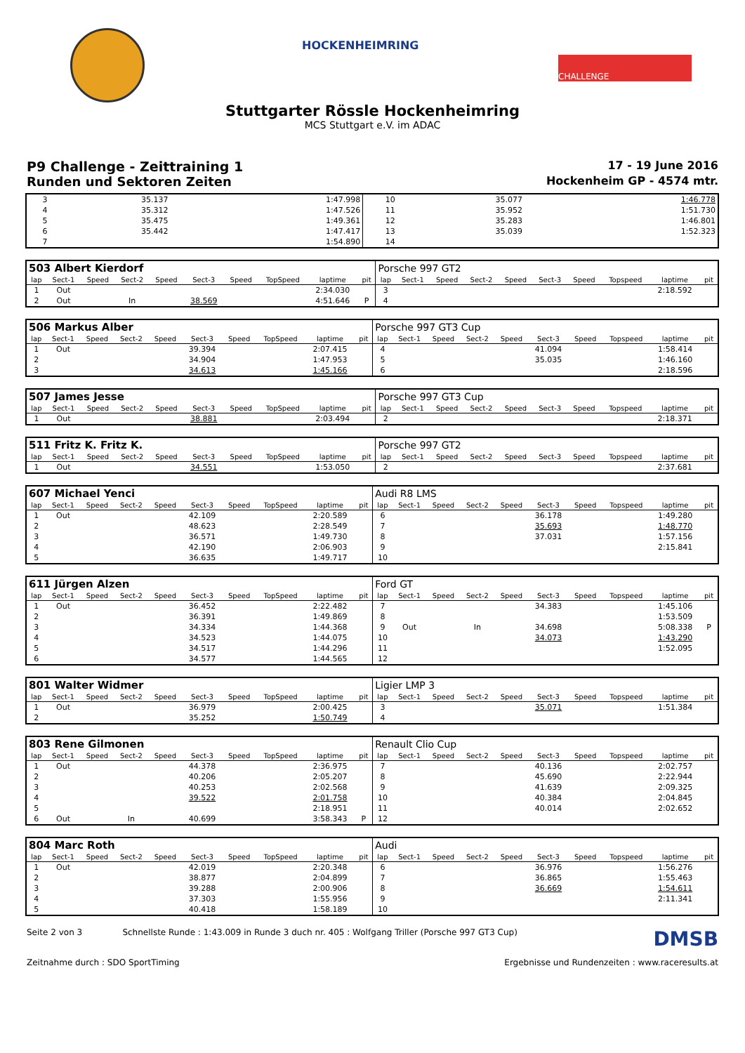HOCKENHEIMRING
CHALLENGE
Stuttgarter Rössle Hockenheimring
MCS Stuttgart e.V. im ADAC
P9 Challenge - Zeittraining 1 17 - 19 June 2016
Runden und Sektoren Zeiten Hockenheim GP - 4574 mtr.
| 3 | | | 35.137 | 1:47.998 | 10 | | | 35.077 | 1:46.778 |
| 4 | | | 35.312 | 1:47.526 | 11 | | | 35.952 | 1:51.730 |
| 5 | | | 35.475 | 1:49.361 | 12 | | | 35.283 | 1:46.801 |
| 6 | | | 35.442 | 1:47.417 | 13 | | | 35.039 | 1:52.323 |
| 7 | | | | 1:54.890 | 14 | | | | |
| 503 Albert Kierdorf | | | | | | | | | | Porsche 997 GT2 | | | | | | | | | |
| lap | Sect-1 | Speed | Sect-2 | Speed | Sect-3 | Speed | TopSpeed | laptime | pit | lap | Sect-1 | Speed | Sect-2 | Speed | Sect-3 | Speed | Topspeed | laptime | pit |
| 1 | Out | | | | | | | 2:34.030 | | 3 | | | | | | | | 2:18.592 | |
| 2 | Out | | In | | 38.569 | | | 4:51.646 | P | 4 | | | | | | | | | |
| 506 Markus Alber | | | | | | | | | | Porsche 997 GT3 Cup | | | | | | | | | |
| lap | Sect-1 | Speed | Sect-2 | Speed | Sect-3 | Speed | TopSpeed | laptime | pit | lap | Sect-1 | Speed | Sect-2 | Speed | Sect-3 | Speed | Topspeed | laptime | pit |
| 1 | Out | | | | 39.394 | | | 2:07.415 | | 4 | | | | | 41.094 | | | 1:58.414 | |
| 2 | | | | | 34.904 | | | 1:47.953 | | 5 | | | | | 35.035 | | | 1:46.160 | |
| 3 | | | | | 34.613 | | | 1:45.166 | | 6 | | | | | | | | 2:18.596 | |
| 507 James Jesse | | | | | | | | | | Porsche 997 GT3 Cup | | | | | | | | | |
| lap | Sect-1 | Speed | Sect-2 | Speed | Sect-3 | Speed | TopSpeed | laptime | pit | lap | Sect-1 | Speed | Sect-2 | Speed | Sect-3 | Speed | Topspeed | laptime | pit |
| 1 | Out | | | | 38.881 | | | 2:03.494 | | 2 | | | | | | | | 2:18.371 | |
| 511 Fritz K. Fritz K. | | | | | | | | | | Porsche 997 GT2 | | | | | | | | | |
| lap | Sect-1 | Speed | Sect-2 | Speed | Sect-3 | Speed | TopSpeed | laptime | pit | lap | Sect-1 | Speed | Sect-2 | Speed | Sect-3 | Speed | Topspeed | laptime | pit |
| 1 | Out | | | | 34.551 | | | 1:53.050 | | 2 | | | | | | | | 2:37.681 | |
| 607 Michael Yenci | | | | | | | | | | Audi R8 LMS | | | | | | | | | |
| lap | Sect-1 | Speed | Sect-2 | Speed | Sect-3 | Speed | TopSpeed | laptime | pit | lap | Sect-1 | Speed | Sect-2 | Speed | Sect-3 | Speed | Topspeed | laptime | pit |
| 1 | Out | | | | 42.109 | | | 2:20.589 | | 6 | | | | | 36.178 | | | 1:49.280 | |
| 2 | | | | | 48.623 | | | 2:28.549 | | 7 | | | | | 35.693 | | | 1:48.770 | |
| 3 | | | | | 36.571 | | | 1:49.730 | | 8 | | | | | 37.031 | | | 1:57.156 | |
| 4 | | | | | 42.190 | | | 2:06.903 | | 9 | | | | | | | | 2:15.841 | |
| 5 | | | | | 36.635 | | | 1:49.717 | | 10 | | | | | | | | | |
| 611 Jürgen Alzen | | | | | | | | | | Ford GT | | | | | | | | | |
| lap | Sect-1 | Speed | Sect-2 | Speed | Sect-3 | Speed | TopSpeed | laptime | pit | lap | Sect-1 | Speed | Sect-2 | Speed | Sect-3 | Speed | Topspeed | laptime | pit |
| 1 | Out | | | | 36.452 | | | 2:22.482 | | 7 | | | | | 34.383 | | | 1:45.106 | |
| 2 | | | | | 36.391 | | | 1:49.869 | | 8 | | | | | | | | 1:53.509 | |
| 3 | | | | | 34.334 | | | 1:44.368 | | 9 | Out | | In | | 34.698 | | | 5:08.338 | P |
| 4 | | | | | 34.523 | | | 1:44.075 | | 10 | | | | | 34.073 | | | 1:43.290 | |
| 5 | | | | | 34.517 | | | 1:44.296 | | 11 | | | | | | | | 1:52.095 | |
| 6 | | | | | 34.577 | | | 1:44.565 | | 12 | | | | | | | | | |
| 801 Walter Widmer | | | | | | | | | | Ligier LMP 3 | | | | | | | | | |
| lap | Sect-1 | Speed | Sect-2 | Speed | Sect-3 | Speed | TopSpeed | laptime | pit | lap | Sect-1 | Speed | Sect-2 | Speed | Sect-3 | Speed | Topspeed | laptime | pit |
| 1 | Out | | | | 36.979 | | | 2:00.425 | | 3 | | | | | 35.071 | | | 1:51.384 | |
| 2 | | | | | 35.252 | | | 1:50.749 | | 4 | | | | | | | | | |
| 803 Rene Gilmonen | | | | | | | | | | Renault Clio Cup | | | | | | | | | |
| lap | Sect-1 | Speed | Sect-2 | Speed | Sect-3 | Speed | TopSpeed | laptime | pit | lap | Sect-1 | Speed | Sect-2 | Speed | Sect-3 | Speed | Topspeed | laptime | pit |
| 1 | Out | | | | 44.378 | | | 2:36.975 | | 7 | | | | | 40.136 | | | 2:02.757 | |
| 2 | | | | | 40.206 | | | 2:05.207 | | 8 | | | | | 45.690 | | | 2:22.944 | |
| 3 | | | | | 40.253 | | | 2:02.568 | | 9 | | | | | 41.639 | | | 2:09.325 | |
| 4 | | | | | 39.522 | | | 2:01.758 | | 10 | | | | | 40.384 | | | 2:04.845 | |
| 5 | | | | | | | | 2:18.951 | | 11 | | | | | 40.014 | | | 2:02.652 | |
| 6 | Out | | In | | 40.699 | | | 3:58.343 | P | 12 | | | | | | | | | |
| 804 Marc Roth | | | | | | | | | | Audi | | | | | | | | | |
| lap | Sect-1 | Speed | Sect-2 | Speed | Sect-3 | Speed | TopSpeed | laptime | pit | lap | Sect-1 | Speed | Sect-2 | Speed | Sect-3 | Speed | Topspeed | laptime | pit |
| 1 | Out | | | | 42.019 | | | 2:20.348 | | 6 | | | | | 36.976 | | | 1:56.276 | |
| 2 | | | | | 38.877 | | | 2:04.899 | | 7 | | | | | 36.865 | | | 1:55.463 | |
| 3 | | | | | 39.288 | | | 2:00.906 | | 8 | | | | | 36.669 | | | 1:54.611 | |
| 4 | | | | | 37.303 | | | 1:55.956 | | 9 | | | | | | | | 2:11.341 | |
| 5 | | | | | 40.418 | | | 1:58.189 | | 10 | | | | | | | | | |
Seite 2 von 3 Schnellste Runde : 1:43.009 in Runde 3 duch nr. 405 : Wolfgang Triller (Porsche 997 GT3 Cup) DMSB
Zeitnahme durch : SDO SportTiming Ergebnisse und Rundenzeiten : www.raceresults.at